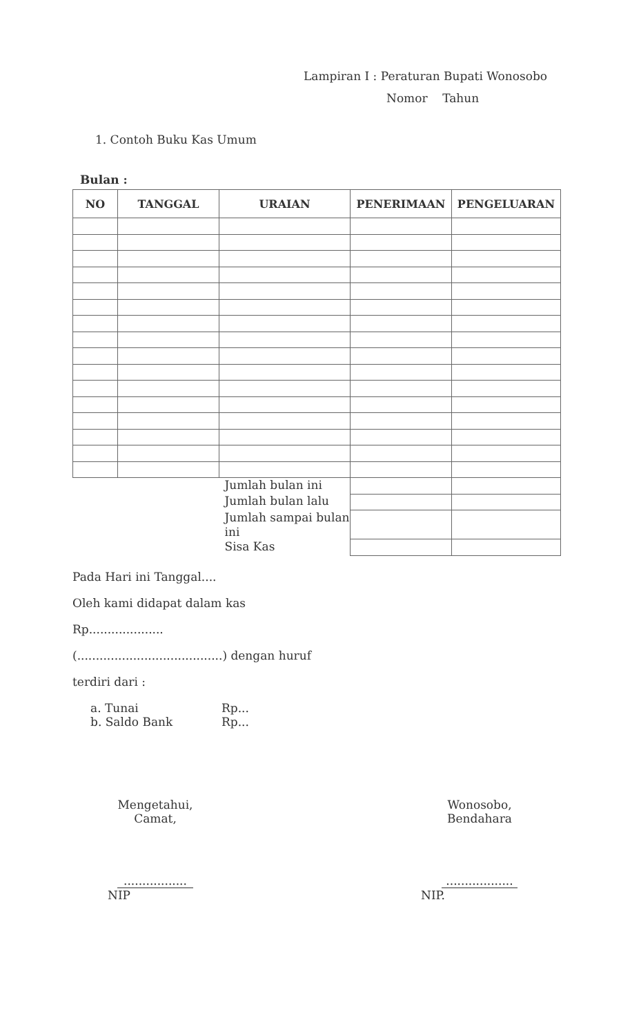Lampiran I : Peraturan Bupati Wonosobo
Nomor Tahun
1. Contoh Buku Kas Umum
Bulan :
| NO | TANGGAL | URAIAN | PENERIMAAN | PENGELUARAN |
| --- | --- | --- | --- | --- |
| | | Jumlah bulan ini | | |
| | | Jumlah bulan lalu | | |
| | | Jumlah sampai bulan ini | | |
| | | Sisa Kas | | |
Pada Hari ini Tanggal....
Oleh kami didapat dalam kas
Rp....................
(.......................................) dengan huruf
terdiri dari :
a. Tunai Rp...
b. Saldo Bank Rp...
Mengetahui,
Camat,
.................
NIP
Wonosobo,
Bendahara
..................
NIP.